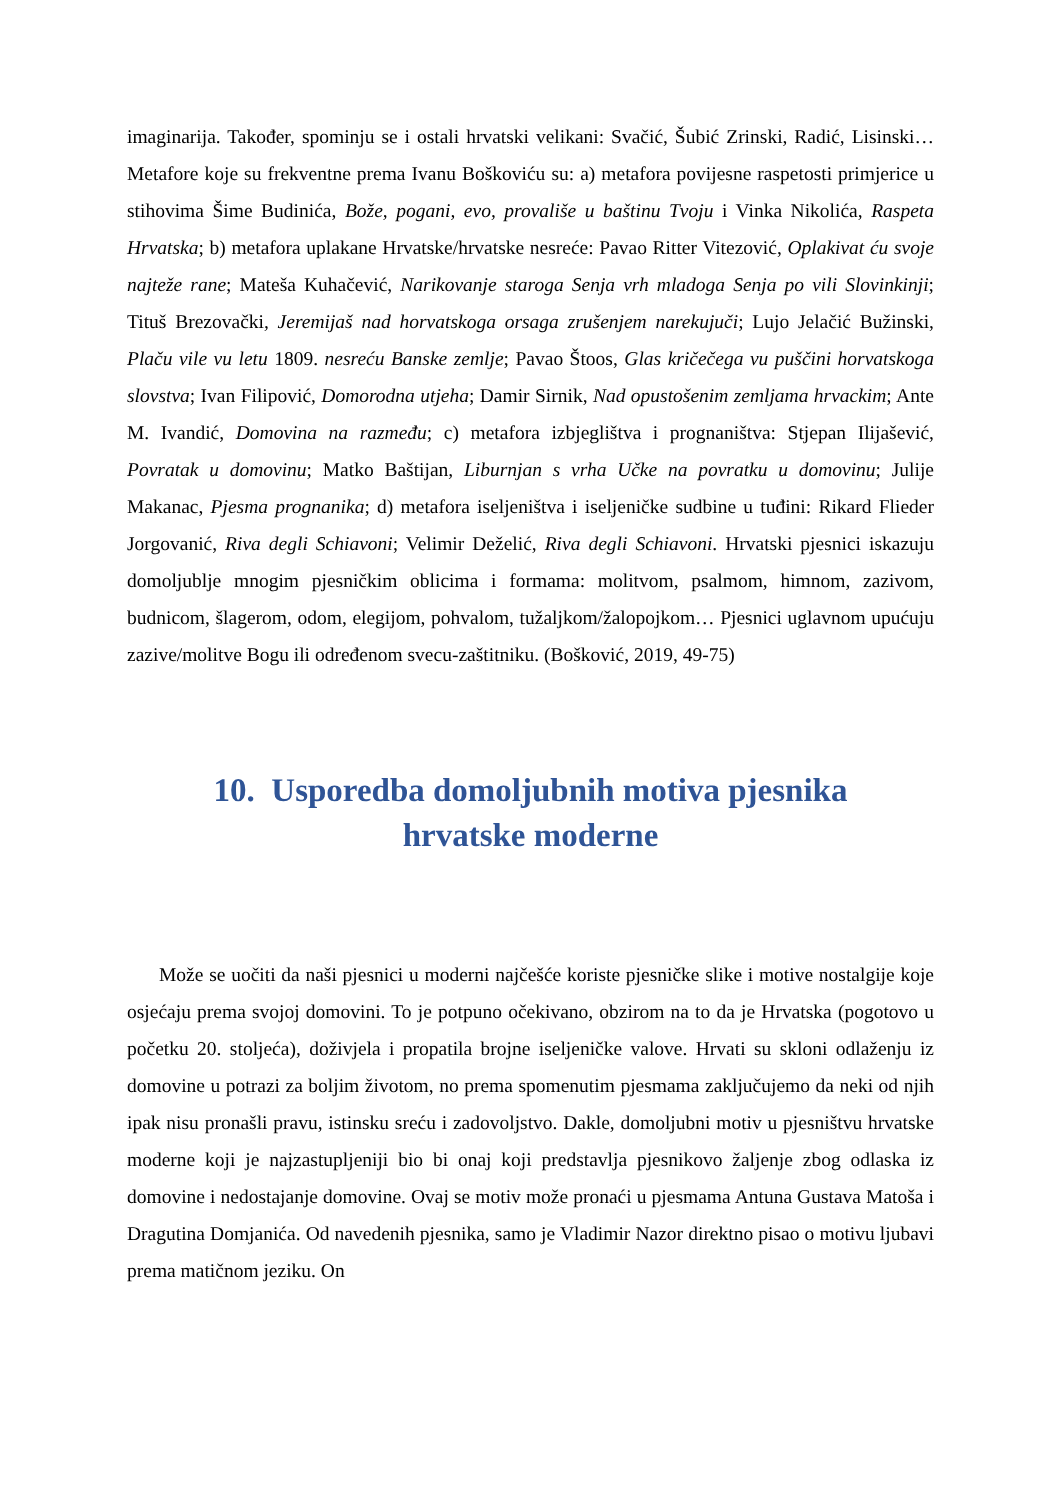imaginarija. Također, spominju se i ostali hrvatski velikani: Svačić, Šubić Zrinski, Radić, Lisinski… Metafore koje su frekventne prema Ivanu Boškoviću su: a) metafora povijesne raspetosti primjerice u stihovima Šime Budinića, Bože, pogani, evo, provališe u baštinu Tvoju i Vinka Nikolića, Raspeta Hrvatska; b) metafora uplakane Hrvatske/hrvatske nesreće: Pavao Ritter Vitezović, Oplakivat ću svoje najteže rane; Mateša Kuhačević, Narikovanje staroga Senja vrh mladoga Senja po vili Slovinkinji; Tituš Brezovački, Jeremijaš nad horvatskoga orsaga zrušenjem narekujuči; Lujo Jelačić Bužinski, Plaču vile vu letu 1809. nesreću Banske zemlje; Pavao Štoos, Glas kričečega vu puščini horvatskoga slovstva; Ivan Filipović, Domorodna utjeha; Damir Sirnik, Nad opustošenim zemljama hrvackim; Ante M. Ivandić, Domovina na razmeđu; c) metafora izbjeglištva i prognaništva: Stjepan Ilijašević, Povratak u domovinu; Matko Baštijan, Liburnjan s vrha Učke na povratku u domovinu; Julije Makanac, Pjesma prognanika; d) metafora iseljeništva i iseljeničke sudbine u tuđini: Rikard Flieder Jorgovanić, Riva degli Schiavoni; Velimir Deželić, Riva degli Schiavoni. Hrvatski pjesnici iskazuju domoljublje mnogim pjesničkim oblicima i formama: molitvom, psalmom, himnom, zazivom, budnicom, šlagerom, odom, elegijom, pohvalom, tužaljkom/žalopojkom… Pjesnici uglavnom upućuju zazive/molitve Bogu ili određenom svecu-zaštitniku. (Bošković, 2019, 49-75)
10. Usporedba domoljubnih motiva pjesnika
hrvatske moderne
Može se uočiti da naši pjesnici u moderni najčešće koriste pjesničke slike i motive nostalgije koje osjećaju prema svojoj domovini. To je potpuno očekivano, obzirom na to da je Hrvatska (pogotovo u početku 20. stoljeća), doživjela i propatila brojne iseljeničke valove. Hrvati su skloni odlaženju iz domovine u potrazi za boljim životom, no prema spomenutim pjesmama zaključujemo da neki od njih ipak nisu pronašli pravu, istinsku sreću i zadovoljstvo. Dakle, domoljubni motiv u pjesništvu hrvatske moderne koji je najzastupljeniji bio bi onaj koji predstavlja pjesnikovo žaljenje zbog odlaska iz domovine i nedostajanje domovine. Ovaj se motiv može pronaći u pjesmama Antuna Gustava Matoša i Dragutina Domjanića. Od navedenih pjesnika, samo je Vladimir Nazor direktno pisao o motivu ljubavi prema matičnom jeziku. On